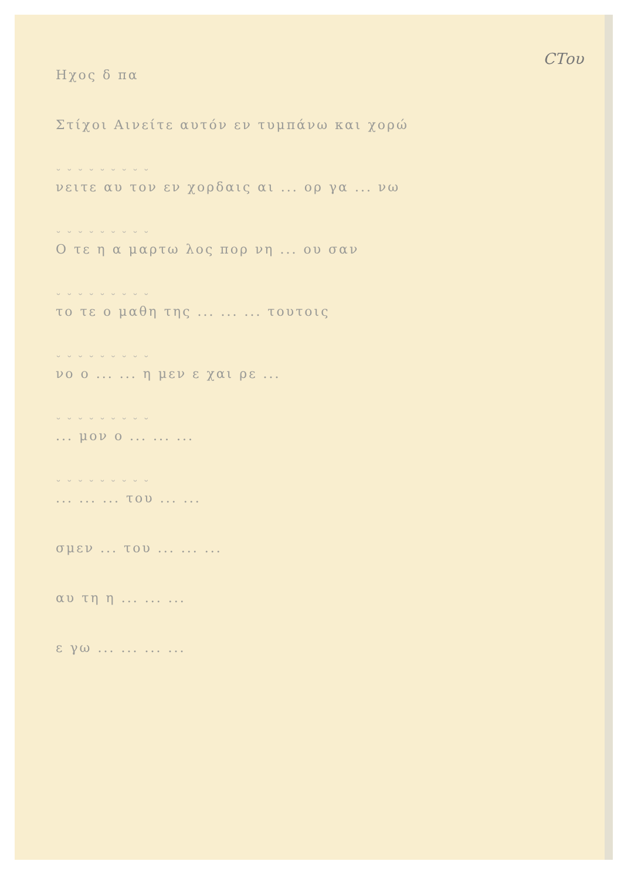CTου
Ηχος δ πα
Στίχοι Αινείτε αυτόν εν τυμπάνω και χορώ
˘ ˘ ˘ ˘ ˘ ˘ ˘ ˘ ˘
νειτε αυ τον εν χορδαις αι ... ορ γα ... νω
˘ ˘ ˘ ˘ ˘ ˘ ˘ ˘ ˘
Ο τε η α μαρτω λος πορ νη ... ου σαν
˘ ˘ ˘ ˘ ˘ ˘ ˘ ˘ ˘
το τε ο μαθη της ... ... ... τουτοις
˘ ˘ ˘ ˘ ˘ ˘ ˘ ˘ ˘
νο ο ... ... η μεν ε χαι ρε ...
˘ ˘ ˘ ˘ ˘ ˘ ˘ ˘ ˘
... μον ο ... ... ...
˘ ˘ ˘ ˘ ˘ ˘ ˘ ˘ ˘
... ... ... του ... ...
σμεν ... του ... ... ...
αυ τη η ... ... ...
ε γω ... ... ... ...